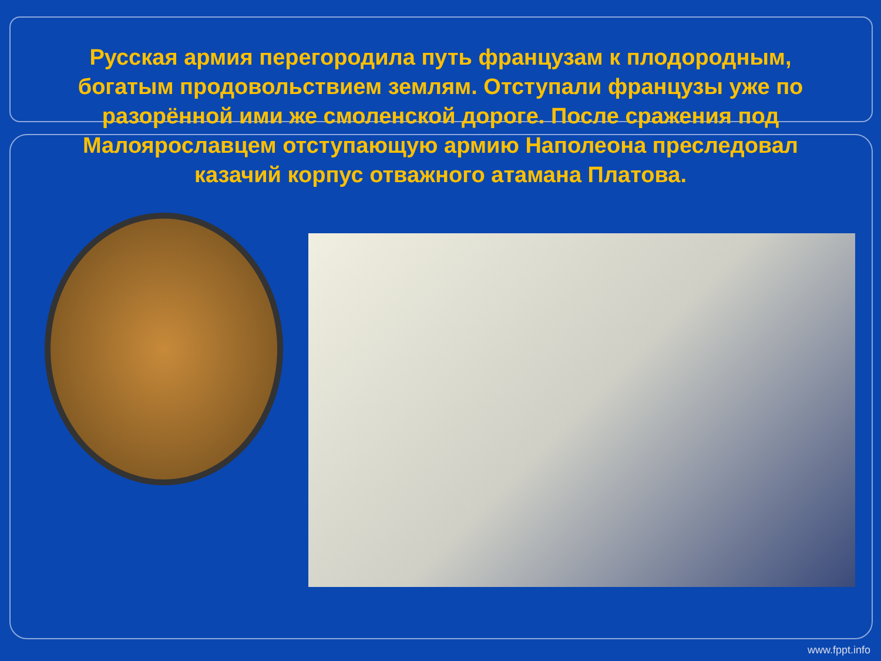Русская армия перегородила путь французам к плодородным, богатым продовольствием землям. Отступали французы уже по разорённой ими же смоленской дороге. После сражения под Малоярославцем отступающую армию Наполеона преследовал казачий корпус отважного атамана Платова.
www.fppt.info